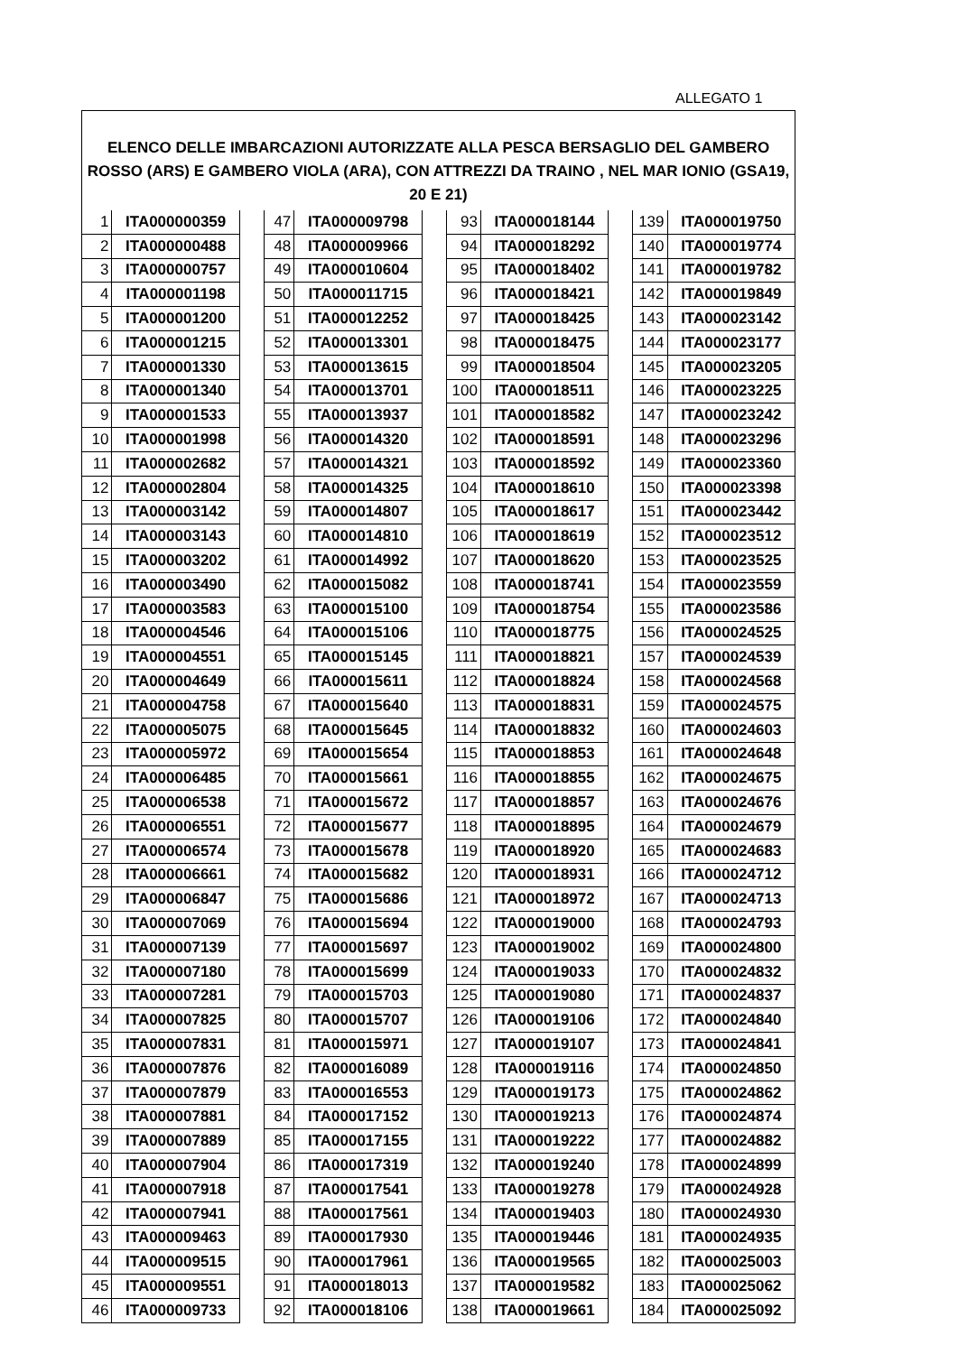ALLEGATO 1
| ELENCO DELLE IMBARCAZIONI AUTORIZZATE ALLA PESCA BERSAGLIO DEL GAMBERO ROSSO (ARS) E GAMBERO VIOLA (ARA), CON ATTREZZI DA TRAINO , NEL MAR IONIO (GSA19, 20 E 21) | | | | | | | | | | |
| --- | --- | --- | --- | --- | --- | --- | --- | --- | --- | --- |
| 1 | ITA000000359 | | 47 | ITA000009798 | | 93 | ITA000018144 | | 139 | ITA000019750 |
| 2 | ITA000000488 | | 48 | ITA000009966 | | 94 | ITA000018292 | | 140 | ITA000019774 |
| 3 | ITA000000757 | | 49 | ITA000010604 | | 95 | ITA000018402 | | 141 | ITA000019782 |
| 4 | ITA000001198 | | 50 | ITA000011715 | | 96 | ITA000018421 | | 142 | ITA000019849 |
| 5 | ITA000001200 | | 51 | ITA000012252 | | 97 | ITA000018425 | | 143 | ITA000023142 |
| 6 | ITA000001215 | | 52 | ITA000013301 | | 98 | ITA000018475 | | 144 | ITA000023177 |
| 7 | ITA000001330 | | 53 | ITA000013615 | | 99 | ITA000018504 | | 145 | ITA000023205 |
| 8 | ITA000001340 | | 54 | ITA000013701 | | 100 | ITA000018511 | | 146 | ITA000023225 |
| 9 | ITA000001533 | | 55 | ITA000013937 | | 101 | ITA000018582 | | 147 | ITA000023242 |
| 10 | ITA000001998 | | 56 | ITA000014320 | | 102 | ITA000018591 | | 148 | ITA000023296 |
| 11 | ITA000002682 | | 57 | ITA000014321 | | 103 | ITA000018592 | | 149 | ITA000023360 |
| 12 | ITA000002804 | | 58 | ITA000014325 | | 104 | ITA000018610 | | 150 | ITA000023398 |
| 13 | ITA000003142 | | 59 | ITA000014807 | | 105 | ITA000018617 | | 151 | ITA000023442 |
| 14 | ITA000003143 | | 60 | ITA000014810 | | 106 | ITA000018619 | | 152 | ITA000023512 |
| 15 | ITA000003202 | | 61 | ITA000014992 | | 107 | ITA000018620 | | 153 | ITA000023525 |
| 16 | ITA000003490 | | 62 | ITA000015082 | | 108 | ITA000018741 | | 154 | ITA000023559 |
| 17 | ITA000003583 | | 63 | ITA000015100 | | 109 | ITA000018754 | | 155 | ITA000023586 |
| 18 | ITA000004546 | | 64 | ITA000015106 | | 110 | ITA000018775 | | 156 | ITA000024525 |
| 19 | ITA000004551 | | 65 | ITA000015145 | | 111 | ITA000018821 | | 157 | ITA000024539 |
| 20 | ITA000004649 | | 66 | ITA000015611 | | 112 | ITA000018824 | | 158 | ITA000024568 |
| 21 | ITA000004758 | | 67 | ITA000015640 | | 113 | ITA000018831 | | 159 | ITA000024575 |
| 22 | ITA000005075 | | 68 | ITA000015645 | | 114 | ITA000018832 | | 160 | ITA000024603 |
| 23 | ITA000005972 | | 69 | ITA000015654 | | 115 | ITA000018853 | | 161 | ITA000024648 |
| 24 | ITA000006485 | | 70 | ITA000015661 | | 116 | ITA000018855 | | 162 | ITA000024675 |
| 25 | ITA000006538 | | 71 | ITA000015672 | | 117 | ITA000018857 | | 163 | ITA000024676 |
| 26 | ITA000006551 | | 72 | ITA000015677 | | 118 | ITA000018895 | | 164 | ITA000024679 |
| 27 | ITA000006574 | | 73 | ITA000015678 | | 119 | ITA000018920 | | 165 | ITA000024683 |
| 28 | ITA000006661 | | 74 | ITA000015682 | | 120 | ITA000018931 | | 166 | ITA000024712 |
| 29 | ITA000006847 | | 75 | ITA000015686 | | 121 | ITA000018972 | | 167 | ITA000024713 |
| 30 | ITA000007069 | | 76 | ITA000015694 | | 122 | ITA000019000 | | 168 | ITA000024793 |
| 31 | ITA000007139 | | 77 | ITA000015697 | | 123 | ITA000019002 | | 169 | ITA000024800 |
| 32 | ITA000007180 | | 78 | ITA000015699 | | 124 | ITA000019033 | | 170 | ITA000024832 |
| 33 | ITA000007281 | | 79 | ITA000015703 | | 125 | ITA000019080 | | 171 | ITA000024837 |
| 34 | ITA000007825 | | 80 | ITA000015707 | | 126 | ITA000019106 | | 172 | ITA000024840 |
| 35 | ITA000007831 | | 81 | ITA000015971 | | 127 | ITA000019107 | | 173 | ITA000024841 |
| 36 | ITA000007876 | | 82 | ITA000016089 | | 128 | ITA000019116 | | 174 | ITA000024850 |
| 37 | ITA000007879 | | 83 | ITA000016553 | | 129 | ITA000019173 | | 175 | ITA000024862 |
| 38 | ITA000007881 | | 84 | ITA000017152 | | 130 | ITA000019213 | | 176 | ITA000024874 |
| 39 | ITA000007889 | | 85 | ITA000017155 | | 131 | ITA000019222 | | 177 | ITA000024882 |
| 40 | ITA000007904 | | 86 | ITA000017319 | | 132 | ITA000019240 | | 178 | ITA000024899 |
| 41 | ITA000007918 | | 87 | ITA000017541 | | 133 | ITA000019278 | | 179 | ITA000024928 |
| 42 | ITA000007941 | | 88 | ITA000017561 | | 134 | ITA000019403 | | 180 | ITA000024930 |
| 43 | ITA000009463 | | 89 | ITA000017930 | | 135 | ITA000019446 | | 181 | ITA000024935 |
| 44 | ITA000009515 | | 90 | ITA000017961 | | 136 | ITA000019565 | | 182 | ITA000025003 |
| 45 | ITA000009551 | | 91 | ITA000018013 | | 137 | ITA000019582 | | 183 | ITA000025062 |
| 46 | ITA000009733 | | 92 | ITA000018106 | | 138 | ITA000019661 | | 184 | ITA000025092 |